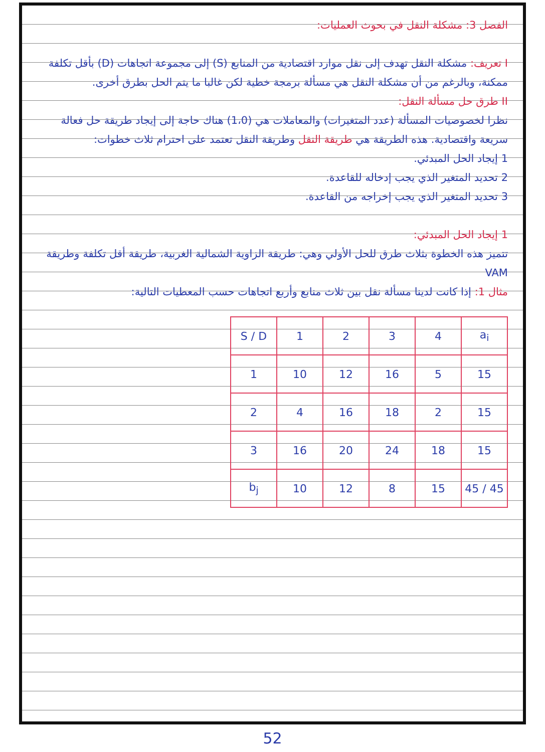الفصل 3: مشكلة النقل في بحوث العمليات:
I تعريف: مشكلة النقل تهدف إلى نقل موارد اقتصادية من المنابع (S) إلى مجموعة اتجاهات (D) بأقل تكلفة ممكنة، وبالرغم من أن مشكلة النقل هي مسألة برمجة خطية لكن غالبا ما يتم الحل بطرق أخرى.
II طرق حل مسألة النقل:
نظرا لخصوصيات المسألة (عدد المتغيرات) والمعاملات هي (1،0) هناك حاجة إلى إيجاد طريقة حل فعالة سريعة واقتصادية. هذه الطريقة هي طريقة النقل وطريقة النقل تعتمد على احترام ثلاث خطوات:
1 إيجاد الحل المبدئي.
2 تحديد المتغير الذي يجب إدخاله للقاعدة.
3 تحديد المتغير الذي يجب إخراجه من القاعدة.
1 إيجاد الحل المبدئي:
تتميز هذه الخطوة بثلاث طرق للحل الأولي وهي: طريقة الزاوية الشمالية الغربية، طريقة أقل تكلفة وطريقة VAM
مثال 1: إذا كانت لدينا مسألة نقل بين ثلاث منابع وأربع اتجاهات حسب المعطيات التالية:
| S / D | 1 | 2 | 3 | 4 | a<sub>i</sub> |
| 1 | 10 | 12 | 16 | 5 | 15 |
| 2 | 4 | 16 | 18 | 2 | 15 |
| 3 | 16 | 20 | 24 | 18 | 15 |
| b<sub>j</sub> | 10 | 12 | 8 | 15 | 45 / 45 |
52